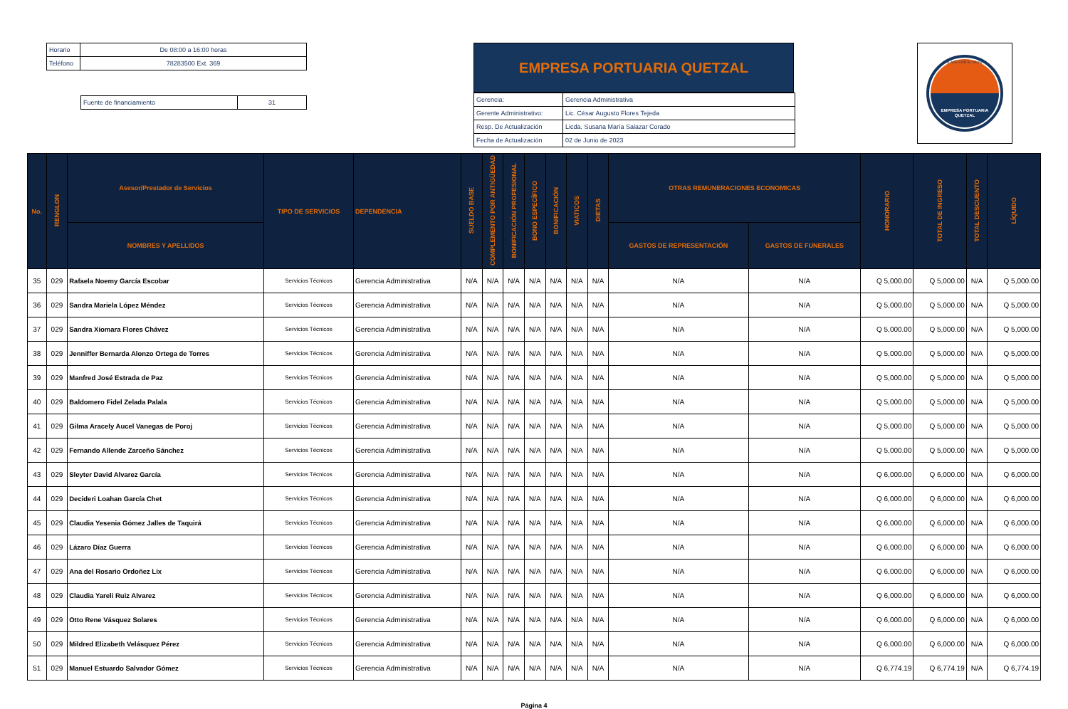| Horario | De 08:00 a 16:00 horas |
| Teléfono | 78283500 Ext. 369 |
| Fuente de financiamiento | 31 |
EMPRESA PORTUARIA QUETZAL
| Gerencia: | Gerencia Administrativa |
| Gerente Administrativo: | Lic. César Augusto Flores Tejeda |
| Resp. De Actualización | Licda. Susana María Salazar Corado |
| Fecha de Actualización | 02 de Junio de 2023 |
EMPRESA PORTUARIA
QUETZAL
ENLACE CON EL MUNDO
| No. | RENGLON | Asesor/Prestador de Servicios | TIPO DE SERVICIOS | DEPENDENCIA | SUELDO BASE | COMPLEMENTO POR ANTIGÜEDAD | BONIFICACIÓN PROFESIONAL | BONO ESPECÍFICO | BONIFICACIÓN | VIATICOS | DIETAS | OTRAS REMUNERACIONES ECONOMICAS | | HONORARIO | TOTAL DE INGRESO | TOTAL DESCUENTO | LÍQUIDO |
| --- | --- | --- | --- | --- | --- | --- | --- | --- | --- | --- | --- | --- | --- | --- | --- | --- | --- |
| | | NOMBRES Y APELLIDOS | | | | | | | | | | GASTOS DE REPRESENTACIÓN | GASTOS DE FUNERALES | | | | |
| 35 | 029 | Rafaela Noemy García Escobar | Servicios Técnicos | Gerencia Administrativa | N/A | N/A | N/A | N/A | N/A | N/A | N/A | N/A | N/A | Q 5,000.00 | Q 5,000.00 | N/A | Q 5,000.00 |
| 36 | 029 | Sandra Mariela López Méndez | Servicios Técnicos | Gerencia Administrativa | N/A | N/A | N/A | N/A | N/A | N/A | N/A | N/A | N/A | Q 5,000.00 | Q 5,000.00 | N/A | Q 5,000.00 |
| 37 | 029 | Sandra Xiomara Flores Chávez | Servicios Técnicos | Gerencia Administrativa | N/A | N/A | N/A | N/A | N/A | N/A | N/A | N/A | N/A | Q 5,000.00 | Q 5,000.00 | N/A | Q 5,000.00 |
| 38 | 029 | Jenniffer Bernarda Alonzo Ortega de Torres | Servicios Técnicos | Gerencia Administrativa | N/A | N/A | N/A | N/A | N/A | N/A | N/A | N/A | N/A | Q 5,000.00 | Q 5,000.00 | N/A | Q 5,000.00 |
| 39 | 029 | Manfred José Estrada de Paz | Servicios Técnicos | Gerencia Administrativa | N/A | N/A | N/A | N/A | N/A | N/A | N/A | N/A | N/A | Q 5,000.00 | Q 5,000.00 | N/A | Q 5,000.00 |
| 40 | 029 | Baldomero Fidel Zelada Palala | Servicios Técnicos | Gerencia Administrativa | N/A | N/A | N/A | N/A | N/A | N/A | N/A | N/A | N/A | Q 5,000.00 | Q 5,000.00 | N/A | Q 5,000.00 |
| 41 | 029 | Gilma Aracely Aucel Vanegas de Poroj | Servicios Técnicos | Gerencia Administrativa | N/A | N/A | N/A | N/A | N/A | N/A | N/A | N/A | N/A | Q 5,000.00 | Q 5,000.00 | N/A | Q 5,000.00 |
| 42 | 029 | Fernando Allende Zarceño Sánchez | Servicios Técnicos | Gerencia Administrativa | N/A | N/A | N/A | N/A | N/A | N/A | N/A | N/A | N/A | Q 5,000.00 | Q 5,000.00 | N/A | Q 5,000.00 |
| 43 | 029 | Sleyter David Alvarez García | Servicios Técnicos | Gerencia Administrativa | N/A | N/A | N/A | N/A | N/A | N/A | N/A | N/A | N/A | Q 6,000.00 | Q 6,000.00 | N/A | Q 6,000.00 |
| 44 | 029 | Decideri Loahan García Chet | Servicios Técnicos | Gerencia Administrativa | N/A | N/A | N/A | N/A | N/A | N/A | N/A | N/A | N/A | Q 6,000.00 | Q 6,000.00 | N/A | Q 6,000.00 |
| 45 | 029 | Claudia Yesenia Gómez Jalles de Taquirá | Servicios Técnicos | Gerencia Administrativa | N/A | N/A | N/A | N/A | N/A | N/A | N/A | N/A | N/A | Q 6,000.00 | Q 6,000.00 | N/A | Q 6,000.00 |
| 46 | 029 | Lázaro Díaz Guerra | Servicios Técnicos | Gerencia Administrativa | N/A | N/A | N/A | N/A | N/A | N/A | N/A | N/A | N/A | Q 6,000.00 | Q 6,000.00 | N/A | Q 6,000.00 |
| 47 | 029 | Ana del Rosario Ordoñez Lix | Servicios Técnicos | Gerencia Administrativa | N/A | N/A | N/A | N/A | N/A | N/A | N/A | N/A | N/A | Q 6,000.00 | Q 6,000.00 | N/A | Q 6,000.00 |
| 48 | 029 | Claudia Yareli Ruiz Alvarez | Servicios Técnicos | Gerencia Administrativa | N/A | N/A | N/A | N/A | N/A | N/A | N/A | N/A | N/A | Q 6,000.00 | Q 6,000.00 | N/A | Q 6,000.00 |
| 49 | 029 | Otto Rene Vásquez Solares | Servicios Técnicos | Gerencia Administrativa | N/A | N/A | N/A | N/A | N/A | N/A | N/A | N/A | N/A | Q 6,000.00 | Q 6,000.00 | N/A | Q 6,000.00 |
| 50 | 029 | Mildred Elizabeth Velásquez Pérez | Servicios Técnicos | Gerencia Administrativa | N/A | N/A | N/A | N/A | N/A | N/A | N/A | N/A | N/A | Q 6,000.00 | Q 6,000.00 | N/A | Q 6,000.00 |
| 51 | 029 | Manuel Estuardo Salvador Gómez | Servicios Técnicos | Gerencia Administrativa | N/A | N/A | N/A | N/A | N/A | N/A | N/A | N/A | N/A | Q 6,774.19 | Q 6,774.19 | N/A | Q 6,774.19 |
Página 4